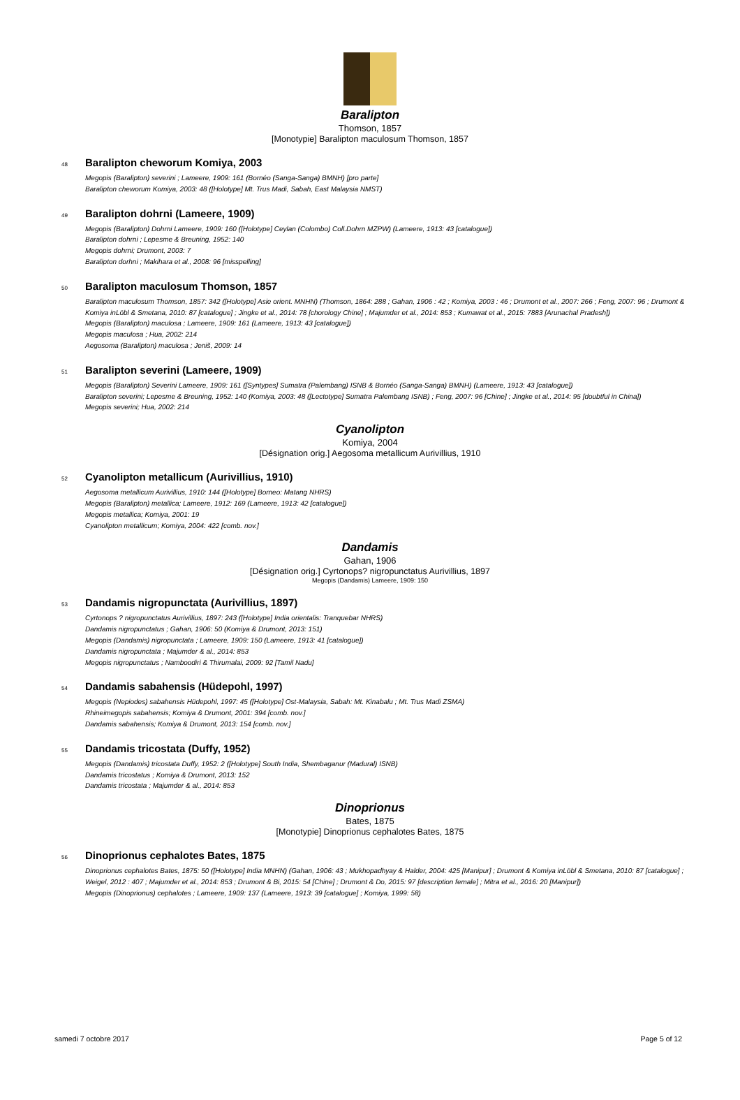Baralipton
Thomson, 1857
[Monotypie] Baralipton maculosum Thomson, 1857
48 Baralipton cheworum Komiya, 2003
Megopis (Baralipton) severini ; Lameere, 1909: 161 (Bornéo (Sanga-Sanga) BMNH) [pro parte]
Baralipton cheworum Komiya, 2003: 48 ([Holotype] Mt. Trus Madi, Sabah, East Malaysia NMST)
49 Baralipton dohrni (Lameere, 1909)
Megopis (Baralipton) Dohrni Lameere, 1909: 160 ([Holotype] Ceylan (Colombo) Coll.Dohrn MZPW) (Lameere, 1913: 43 [catalogue])
Baralipton dohrni ; Lepesme & Breuning, 1952: 140
Megopis dohrni; Drumont, 2003: 7
Baralipton dorhni ; Makihara et al., 2008: 96 [misspelling]
50 Baralipton maculosum Thomson, 1857
Baralipton maculosum Thomson, 1857: 342 ([Holotype] Asie orient. MNHN) (Thomson, 1864: 288 ; Gahan, 1906 : 42 ; Komiya, 2003 : 46 ; Drumont et al., 2007: 266 ; Feng, 2007: 96 ; Drumont & Komiya inLöbl & Smetana, 2010: 87 [catalogue] ; Jingke et al., 2014: 78 [chorology Chine] ; Majumder et al., 2014: 853 ; Kumawat et al., 2015: 7883 [Arunachal Pradesh])
Megopis (Baralipton) maculosa ; Lameere, 1909: 161 (Lameere, 1913: 43 [catalogue])
Megopis maculosa ; Hua, 2002: 214
Aegosoma (Baralipton) maculosa ; Jeniš, 2009: 14
51 Baralipton severini (Lameere, 1909)
Megopis (Baralipton) Severini Lameere, 1909: 161 ([Syntypes] Sumatra (Palembang) ISNB & Bornéo (Sanga-Sanga) BMNH) (Lameere, 1913: 43 [catalogue])
Baralipton severini; Lepesme & Breuning, 1952: 140 (Komiya, 2003: 48 ([Lectotype] Sumatra Palembang ISNB) ; Feng, 2007: 96 [Chine] ; Jingke et al., 2014: 95 [doubtful in China])
Megopis severini; Hua, 2002: 214
Cyanolipton
Komiya, 2004
[Désignation orig.] Aegosoma metallicum Aurivillius, 1910
52 Cyanolipton metallicum (Aurivillius, 1910)
Aegosoma metallicum Aurivillius, 1910: 144 ([Holotype] Borneo: Matang NHRS)
Megopis (Baralipton) metallica; Lameere, 1912: 169 (Lameere, 1913: 42 [catalogue])
Megopis metallica; Komiya, 2001: 19
Cyanolipton metallicum; Komiya, 2004: 422 [comb. nov.]
Dandamis
Gahan, 1906
[Désignation orig.] Cyrtonops? nigropunctatus Aurivillius, 1897
Megopis (Dandamis) Lameere, 1909: 150
53 Dandamis nigropunctata (Aurivillius, 1897)
Cyrtonops ? nigropunctatus Aurivillius, 1897: 243 ([Holotype] India orientalis: Tranquebar NHRS)
Dandamis nigropunctatus ; Gahan, 1906: 50 (Komiya & Drumont, 2013: 151)
Megopis (Dandamis) nigropunctata ; Lameere, 1909: 150 (Lameere, 1913: 41 [catalogue])
Dandamis nigropunctata ; Majumder & al., 2014: 853
Megopis nigropunctatus ; Namboodiri & Thirumalai, 2009: 92 [Tamil Nadu]
54 Dandamis sabahensis (Hüdepohl, 1997)
Megopis (Nepiodes) sabahensis Hüdepohl, 1997: 45 ([Holotype] Ost-Malaysia, Sabah: Mt. Kinabalu ; Mt. Trus Madi ZSMA)
Rhineimegopis sabahensis; Komiya & Drumont, 2001: 394 [comb. nov.]
Dandamis sabahensis; Komiya & Drumont, 2013: 154 [comb. nov.]
55 Dandamis tricostata (Duffy, 1952)
Megopis (Dandamis) tricostata Duffy, 1952: 2 ([Holotype] South India, Shembaganur (Madural) ISNB)
Dandamis tricostatus ; Komiya & Drumont, 2013: 152
Dandamis tricostata ; Majumder & al., 2014: 853
Dinoprionus
Bates, 1875
[Monotypie] Dinoprionus cephalotes Bates, 1875
56 Dinoprionus cephalotes Bates, 1875
Dinoprionus cephalotes Bates, 1875: 50 ([Holotype] India MNHN) (Gahan, 1906: 43 ; Mukhopadhyay & Halder, 2004: 425 [Manipur] ; Drumont & Komiya inLöbl & Smetana, 2010: 87 [catalogue] ; Weigel, 2012 : 407 ; Majumder et al., 2014: 853 ; Drumont & Bi, 2015: 54 [Chine] ; Drumont & Do, 2015: 97 [description female] ; Mitra et al., 2016: 20 [Manipur])
Megopis (Dinoprionus) cephalotes ; Lameere, 1909: 137 (Lameere, 1913: 39 [catalogue] ; Komiya, 1999: 58)
samedi 7 octobre 2017 Page 5 of 12